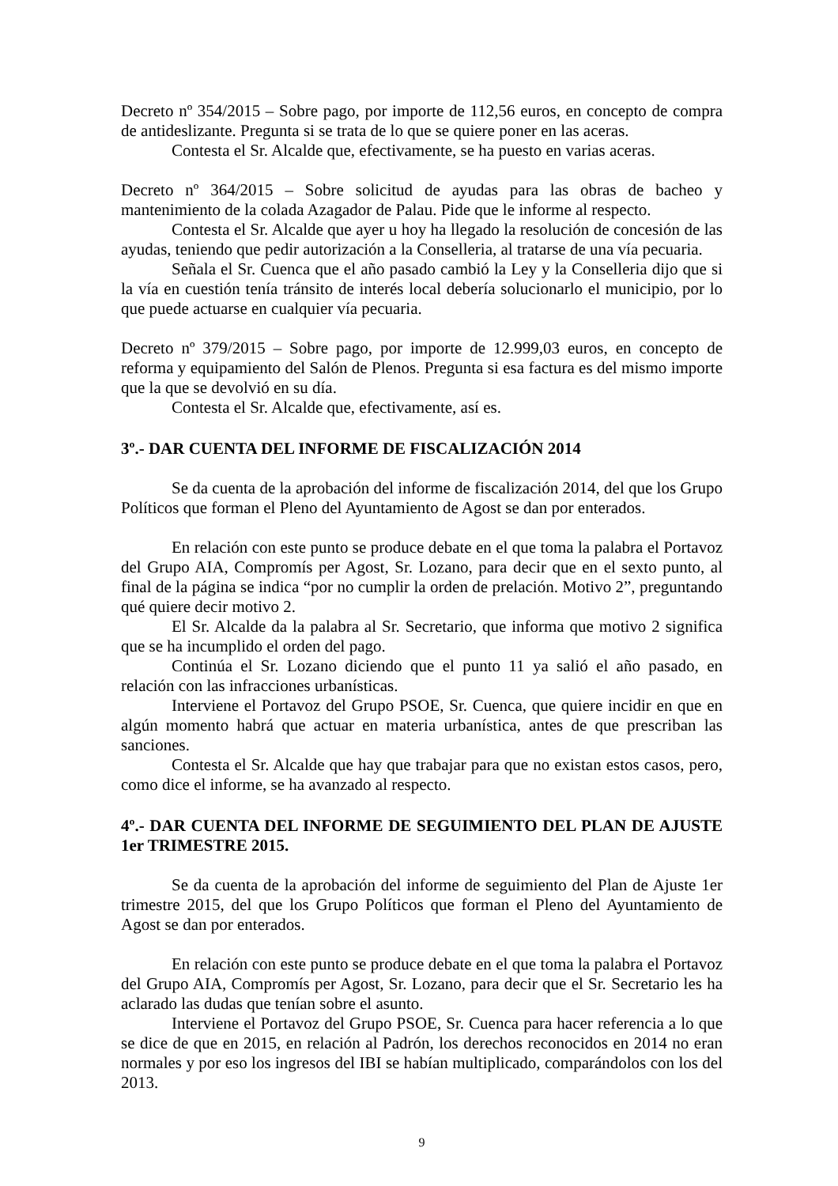Decreto nº 354/2015 – Sobre pago, por importe de 112,56 euros, en concepto de compra de antideslizante. Pregunta si se trata de lo que se quiere poner en las aceras.
Contesta el Sr. Alcalde que, efectivamente, se ha puesto en varias aceras.
Decreto nº 364/2015 – Sobre solicitud de ayudas para las obras de bacheo y mantenimiento de la colada Azagador de Palau. Pide que le informe al respecto.
Contesta el Sr. Alcalde que ayer u hoy ha llegado la resolución de concesión de las ayudas, teniendo que pedir autorización a la Conselleria, al tratarse de una vía pecuaria.
Señala el Sr. Cuenca que el año pasado cambió la Ley y la Conselleria dijo que si la vía en cuestión tenía tránsito de interés local debería solucionarlo el municipio, por lo que puede actuarse en cualquier vía pecuaria.
Decreto nº 379/2015 – Sobre pago, por importe de 12.999,03 euros, en concepto de reforma y equipamiento del Salón de Plenos. Pregunta si esa factura es del mismo importe que la que se devolvió en su día.
Contesta el Sr. Alcalde que, efectivamente, así es.
3º.- DAR CUENTA DEL INFORME DE FISCALIZACIÓN 2014
Se da cuenta de la aprobación del informe de fiscalización 2014, del que los Grupo Políticos que forman el Pleno del Ayuntamiento de Agost se dan por enterados.
En relación con este punto se produce debate en el que toma la palabra el Portavoz del Grupo AIA, Compromís per Agost, Sr. Lozano, para decir que en el sexto punto, al final de la página se indica “por no cumplir la orden de prelación. Motivo 2”, preguntando qué quiere decir motivo 2.
El Sr. Alcalde da la palabra al Sr. Secretario, que informa que motivo 2 significa que se ha incumplido el orden del pago.
Continúa el Sr. Lozano diciendo que el punto 11 ya salió el año pasado, en relación con las infracciones urbanísticas.
Interviene el Portavoz del Grupo PSOE, Sr. Cuenca, que quiere incidir en que en algún momento habrá que actuar en materia urbanística, antes de que prescriban las sanciones.
Contesta el Sr. Alcalde que hay que trabajar para que no existan estos casos, pero, como dice el informe, se ha avanzado al respecto.
4º.- DAR CUENTA DEL INFORME DE SEGUIMIENTO DEL PLAN DE AJUSTE 1er TRIMESTRE 2015.
Se da cuenta de la aprobación del informe de seguimiento del Plan de Ajuste 1er trimestre 2015, del que los Grupo Políticos que forman el Pleno del Ayuntamiento de Agost se dan por enterados.
En relación con este punto se produce debate en el que toma la palabra el Portavoz del Grupo AIA, Compromís per Agost, Sr. Lozano, para decir que el Sr. Secretario les ha aclarado las dudas que tenían sobre el asunto.
Interviene el Portavoz del Grupo PSOE, Sr. Cuenca para hacer referencia a lo que se dice de que en 2015, en relación al Padrón, los derechos reconocidos en 2014 no eran normales y por eso los ingresos del IBI se habían multiplicado, comparándolos con los del 2013.
9